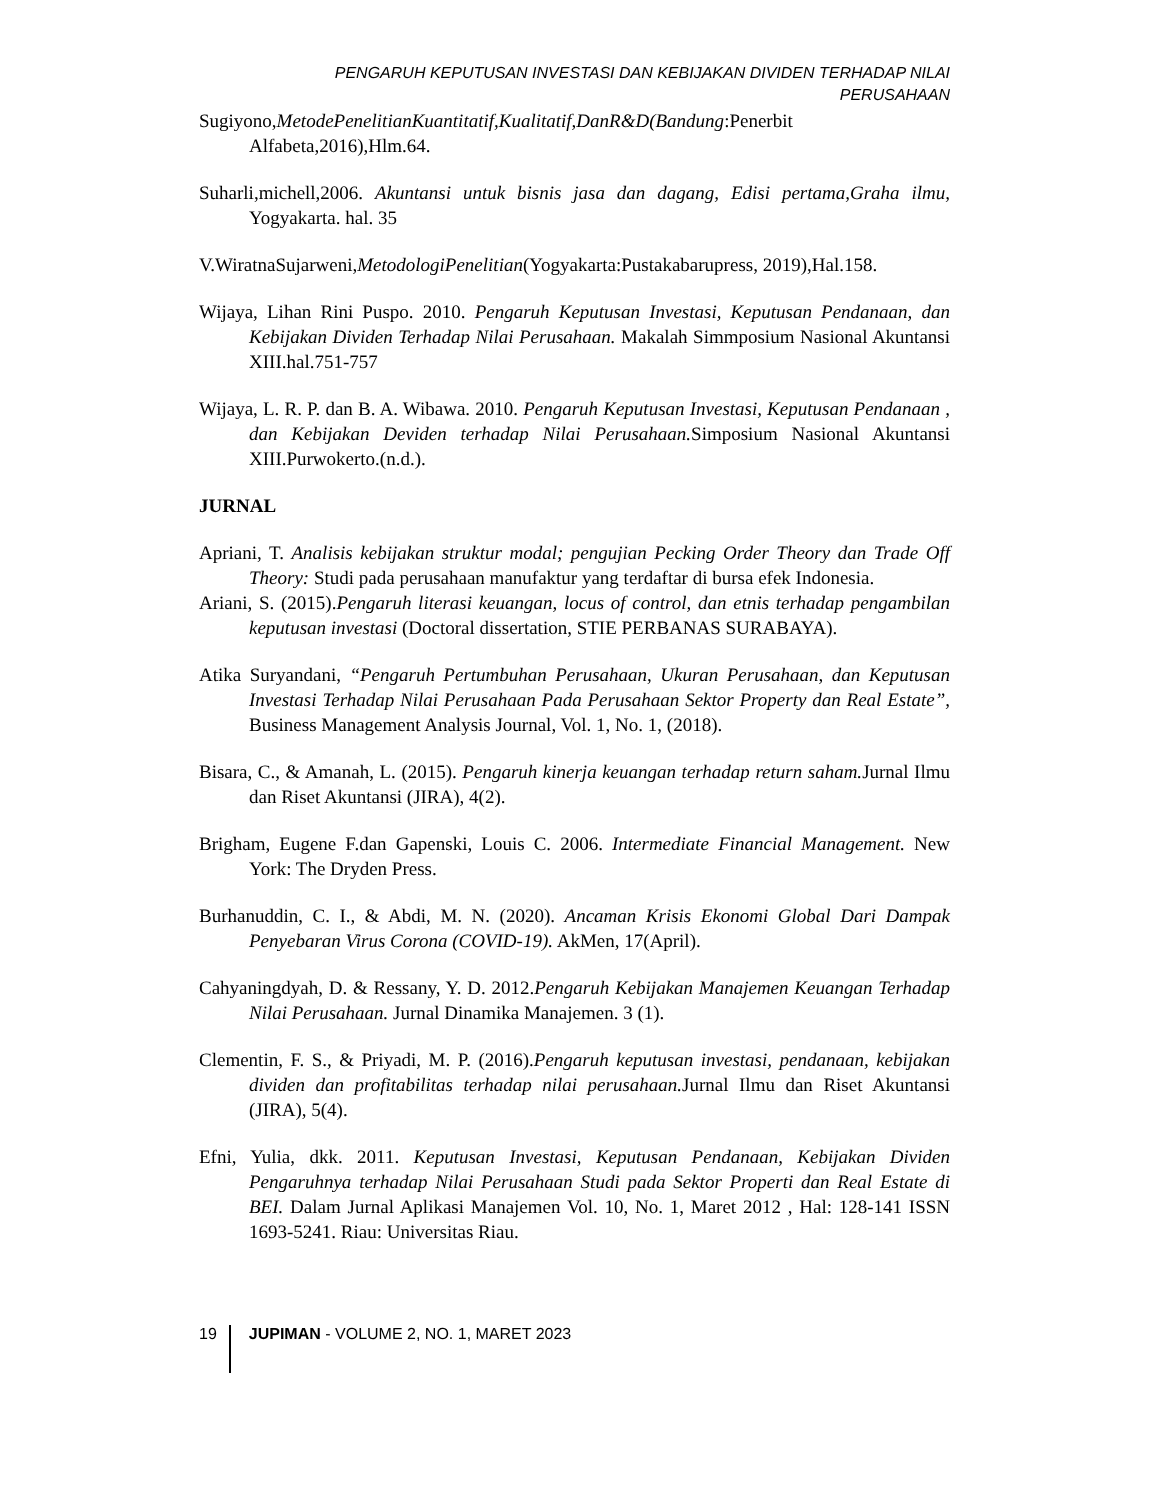PENGARUH KEPUTUSAN INVESTASI DAN KEBIJAKAN DIVIDEN TERHADAP NILAI PERUSAHAAN
Sugiyono,MetodePenelitianKuantitatif,Kualitatif,DanR&D(Bandung:Penerbit Alfabeta,2016),Hlm.64.
Suharli,michell,2006. Akuntansi untuk bisnis jasa dan dagang, Edisi pertama,Graha ilmu, Yogyakarta. hal. 35
V.WiratnaSujarweni,MetodologiPenelitian(Yogyakarta:Pustakabarupress, 2019),Hal.158.
Wijaya, Lihan Rini Puspo. 2010. Pengaruh Keputusan Investasi, Keputusan Pendanaan, dan Kebijakan Dividen Terhadap Nilai Perusahaan. Makalah Simmposium Nasional Akuntansi XIII.hal.751-757
Wijaya, L. R. P. dan B. A. Wibawa. 2010. Pengaruh Keputusan Investasi, Keputusan Pendanaan , dan Kebijakan Deviden terhadap Nilai Perusahaan. Simposium Nasional Akuntansi XIII.Purwokerto.(n.d.).
JURNAL
Apriani, T. Analisis kebijakan struktur modal; pengujian Pecking Order Theory dan Trade Off Theory: Studi pada perusahaan manufaktur yang terdaftar di bursa efek Indonesia.
Ariani, S. (2015).Pengaruh literasi keuangan, locus of control, dan etnis terhadap pengambilan keputusan investasi (Doctoral dissertation, STIE PERBANAS SURABAYA).
Atika Suryandani, “Pengaruh Pertumbuhan Perusahaan, Ukuran Perusahaan, dan Keputusan Investasi Terhadap Nilai Perusahaan Pada Perusahaan Sektor Property dan Real Estate”, Business Management Analysis Journal, Vol. 1, No. 1, (2018).
Bisara, C., & Amanah, L. (2015). Pengaruh kinerja keuangan terhadap return saham. Jurnal Ilmu dan Riset Akuntansi (JIRA), 4(2).
Brigham, Eugene F.dan Gapenski, Louis C. 2006. Intermediate Financial Management. New York: The Dryden Press.
Burhanuddin, C. I., & Abdi, M. N. (2020). Ancaman Krisis Ekonomi Global Dari Dampak Penyebaran Virus Corona (COVID-19). AkMen, 17(April).
Cahyaningdyah, D. & Ressany, Y. D. 2012.Pengaruh Kebijakan Manajemen Keuangan Terhadap Nilai Perusahaan. Jurnal Dinamika Manajemen. 3 (1).
Clementin, F. S., & Priyadi, M. P. (2016).Pengaruh keputusan investasi, pendanaan, kebijakan dividen dan profitabilitas terhadap nilai perusahaan. Jurnal Ilmu dan Riset Akuntansi (JIRA), 5(4).
Efni, Yulia, dkk. 2011. Keputusan Investasi, Keputusan Pendanaan, Kebijakan Dividen Pengaruhnya terhadap Nilai Perusahaan Studi pada Sektor Properti dan Real Estate di BEI. Dalam Jurnal Aplikasi Manajemen Vol. 10, No. 1, Maret 2012 , Hal: 128-141 ISSN 1693-5241. Riau: Universitas Riau.
19 JUPIMAN - VOLUME 2, NO. 1, MARET 2023